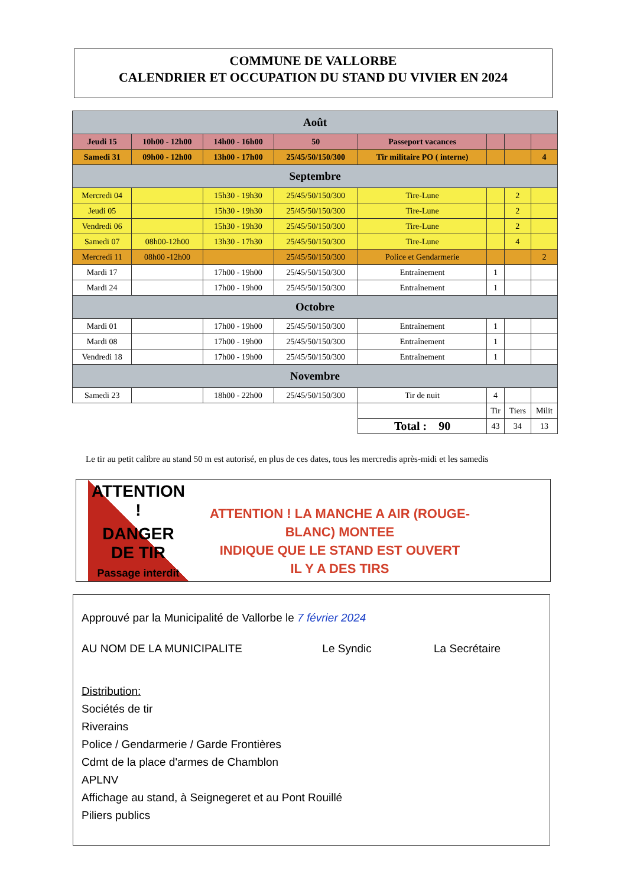COMMUNE DE VALLORBE
CALENDRIER ET OCCUPATION DU STAND DU VIVIER EN 2024
| Août | | | | | | | |
| Jeudi 15 | 10h00 - 12h00 | 14h00 - 16h00 | 50 | Passeport vacances | | | |
| Samedi 31 | 09h00 - 12h00 | 13h00 - 17h00 | 25/45/50/150/300 | Tir militaire PO ( interne) | | | 4 |
| Septembre | | | | | | | |
| Mercredi 04 | | 15h30 - 19h30 | 25/45/50/150/300 | Tire-Lune | | 2 | |
| Jeudi 05 | | 15h30 - 19h30 | 25/45/50/150/300 | Tire-Lune | | 2 | |
| Vendredi 06 | | 15h30 - 19h30 | 25/45/50/150/300 | Tire-Lune | | 2 | |
| Samedi 07 | 08h00-12h00 | 13h30 - 17h30 | 25/45/50/150/300 | Tire-Lune | | 4 | |
| Mercredi 11 | 08h00 -12h00 | | 25/45/50/150/300 | Police et Gendarmerie | | | 2 |
| Mardi 17 | | 17h00 - 19h00 | 25/45/50/150/300 | Entraînement | 1 | | |
| Mardi 24 | | 17h00 - 19h00 | 25/45/50/150/300 | Entraînement | 1 | | |
| Octobre | | | | | | | |
| Mardi 01 | | 17h00 - 19h00 | 25/45/50/150/300 | Entraînement | 1 | | |
| Mardi 08 | | 17h00 - 19h00 | 25/45/50/150/300 | Entraînement | 1 | | |
| Vendredi 18 | | 17h00 - 19h00 | 25/45/50/150/300 | Entraînement | 1 | | |
| Novembre | | | | | | | |
| Samedi 23 | | 18h00 - 22h00 | 25/45/50/150/300 | Tir de nuit | 4 | | |
| | | | | | Tir | Tiers | Milit |
| | | | | Total : 90 | 43 | 34 | 13 |
Le tir au petit calibre au stand 50 m est autorisé, en plus de ces dates, tous les mercredis après-midi et les samedis
ATTENTION !
DANGER DE TIR
Passage interdit
ATTENTION ! LA MANCHE A AIR (ROUGE-BLANC) MONTEE
INDIQUE QUE LE STAND EST OUVERT
IL Y A DES TIRS
Approuvé par la Municipalité de Vallorbe le 7 février 2024
AU NOM DE LA MUNICIPALITE Le Syndic La Secrétaire
Distribution:
Sociétés de tir
Riverains
Police / Gendarmerie / Garde Frontières
Cdmt de la place d'armes de Chamblon
APLNV
Affichage au stand, à Seignegeret et au Pont Rouillé
Piliers publics